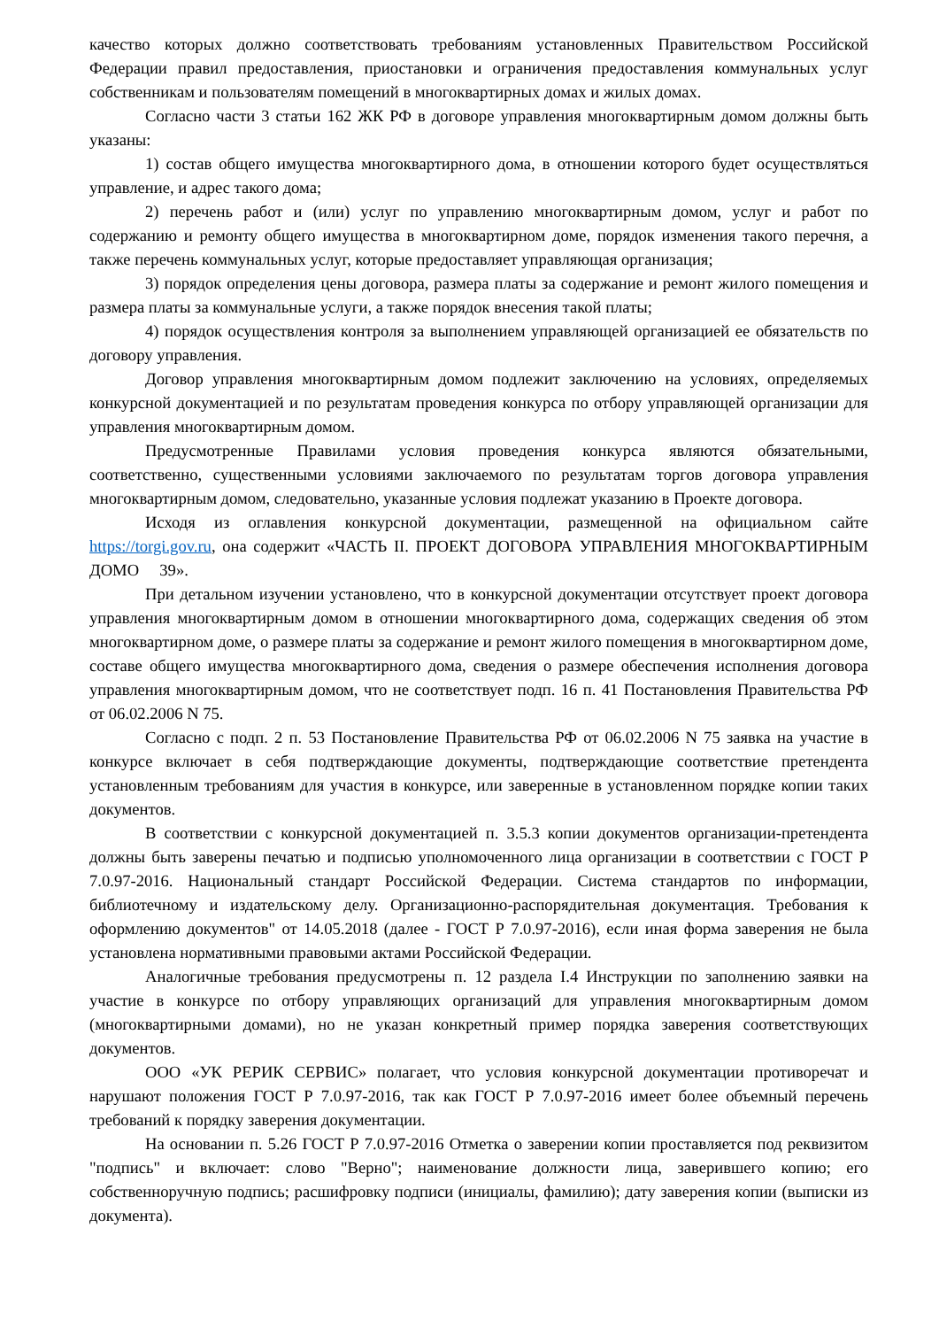качество которых должно соответствовать требованиям установленных Правительством Российской Федерации правил предоставления, приостановки и ограничения предоставления коммунальных услуг собственникам и пользователям помещений в многоквартирных домах и жилых домах.
Согласно части 3 статьи 162 ЖК РФ в договоре управления многоквартирным домом должны быть указаны:
1) состав общего имущества многоквартирного дома, в отношении которого будет осуществляться управление, и адрес такого дома;
2) перечень работ и (или) услуг по управлению многоквартирным домом, услуг и работ по содержанию и ремонту общего имущества в многоквартирном доме, порядок изменения такого перечня, а также перечень коммунальных услуг, которые предоставляет управляющая организация;
3) порядок определения цены договора, размера платы за содержание и ремонт жилого помещения и размера платы за коммунальные услуги, а также порядок внесения такой платы;
4) порядок осуществления контроля за выполнением управляющей организацией ее обязательств по договору управления.
Договор управления многоквартирным домом подлежит заключению на условиях, определяемых конкурсной документацией и по результатам проведения конкурса по отбору управляющей организации для управления многоквартирным домом.
Предусмотренные Правилами условия проведения конкурса являются обязательными, соответственно, существенными условиями заключаемого по результатам торгов договора управления многоквартирным домом, следовательно, указанные условия подлежат указанию в Проекте договора.
Исходя из оглавления конкурсной документации, размещенной на официальном сайте https://torgi.gov.ru, она содержит «ЧАСТЬ II. ПРОЕКТ ДОГОВОРА УПРАВЛЕНИЯ МНОГОКВАРТИРНЫМ ДОМО 39».
При детальном изучении установлено, что в конкурсной документации отсутствует проект договора управления многоквартирным домом в отношении многоквартирного дома, содержащих сведения об этом многоквартирном доме, о размере платы за содержание и ремонт жилого помещения в многоквартирном доме, составе общего имущества многоквартирного дома, сведения о размере обеспечения исполнения договора управления многоквартирным домом, что не соответствует подп. 16 п. 41 Постановления Правительства РФ от 06.02.2006 N 75.
Согласно с подп. 2 п. 53 Постановление Правительства РФ от 06.02.2006 N 75 заявка на участие в конкурсе включает в себя подтверждающие документы, подтверждающие соответствие претендента установленным требованиям для участия в конкурсе, или заверенные в установленном порядке копии таких документов.
В соответствии с конкурсной документацией п. 3.5.3 копии документов организации-претендента должны быть заверены печатью и подписью уполномоченного лица организации в соответствии с ГОСТ Р 7.0.97-2016. Национальный стандарт Российской Федерации. Система стандартов по информации, библиотечному и издательскому делу. Организационно-распорядительная документация. Требования к оформлению документов" от 14.05.2018 (далее - ГОСТ Р 7.0.97-2016), если иная форма заверения не была установлена нормативными правовыми актами Российской Федерации.
Аналогичные требования предусмотрены п. 12 раздела I.4 Инструкции по заполнению заявки на участие в конкурсе по отбору управляющих организаций для управления многоквартирным домом (многоквартирными домами), но не указан конкретный пример порядка заверения соответствующих документов.
ООО «УК РЕРИК СЕРВИС» полагает, что условия конкурсной документации противоречат и нарушают положения ГОСТ Р 7.0.97-2016, так как ГОСТ Р 7.0.97-2016 имеет более объемный перечень требований к порядку заверения документации.
На основании п. 5.26 ГОСТ Р 7.0.97-2016 Отметка о заверении копии проставляется под реквизитом "подпись" и включает: слово "Верно"; наименование должности лица, заверившего копию; его собственноручную подпись; расшифровку подписи (инициалы, фамилию); дату заверения копии (выписки из документа).